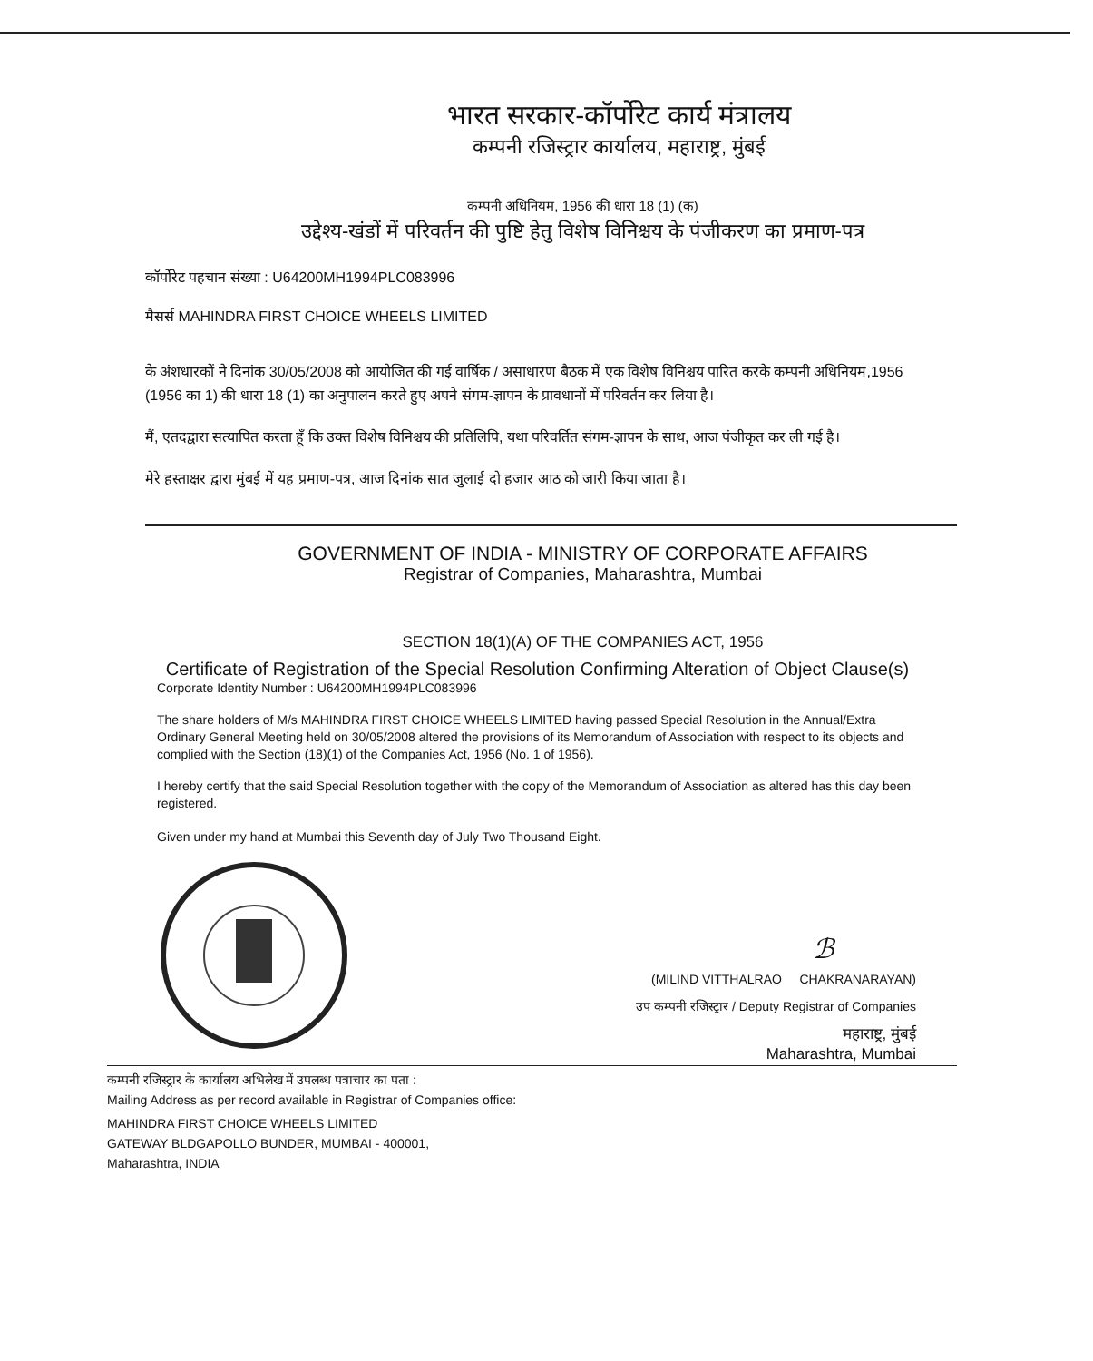भारत सरकार-कॉर्पोरेट कार्य मंत्रालय
कम्पनी रजिस्ट्रार कार्यालय, महाराष्ट्र, मुंबई
कम्पनी अधिनियम, 1956 की धारा 18 (1) (क)
उद्देश्य-खंडों में परिवर्तन की पुष्टि हेतु विशेष विनिश्चय के पंजीकरण का प्रमाण-पत्र
कॉर्पोरेट पहचान संख्या : U64200MH1994PLC083996
मैसर्स MAHINDRA FIRST CHOICE WHEELS LIMITED
के अंशधारकों ने दिनांक 30/05/2008 को आयोजित की गई वार्षिक / असाधारण बैठक में एक विशेष विनिश्चय पारित करके कम्पनी अधिनियम,1956 (1956 का 1) की धारा 18 (1) का अनुपालन करते हुए अपने संगम-ज्ञापन के प्रावधानों में परिवर्तन कर लिया है।
मैं, एतदद्वारा सत्यापित करता हूँ कि उक्त विशेष विनिश्चय की प्रतिलिपि, यथा परिवर्तित संगम-ज्ञापन के साथ, आज पंजीकृत कर ली गई है।
मेरे हस्ताक्षर द्वारा मुंबई में यह प्रमाण-पत्र, आज दिनांक सात जुलाई दो हजार आठ को जारी किया जाता है।
GOVERNMENT OF INDIA - MINISTRY OF CORPORATE AFFAIRS
Registrar of Companies, Maharashtra, Mumbai
SECTION 18(1)(A) OF THE COMPANIES ACT, 1956
Certificate of Registration of the Special Resolution Confirming Alteration of Object Clause(s)
Corporate Identity Number : U64200MH1994PLC083996
The share holders of M/s MAHINDRA FIRST CHOICE WHEELS LIMITED having passed Special Resolution in the Annual/Extra Ordinary General Meeting held on 30/05/2008 altered the provisions of its Memorandum of Association with respect to its objects and complied with the Section (18)(1) of the Companies Act, 1956 (No. 1 of 1956).
I hereby certify that the said Special Resolution together with the copy of the Memorandum of Association as altered has this day been registered.
Given under my hand at Mumbai this Seventh day of July Two Thousand Eight.
ℬ
(MILIND VITTHALRAO CHAKRANARAYAN)
उप कम्पनी रजिस्ट्रार / Deputy Registrar of Companies
महाराष्ट्र, मुंबई
Maharashtra, Mumbai
कम्पनी रजिस्ट्रार के कार्यालय अभिलेख में उपलब्ध पत्राचार का पता :
Mailing Address as per record available in Registrar of Companies office:
MAHINDRA FIRST CHOICE WHEELS LIMITED
GATEWAY BLDGAPOLLO BUNDER, MUMBAI - 400001,
Maharashtra, INDIA